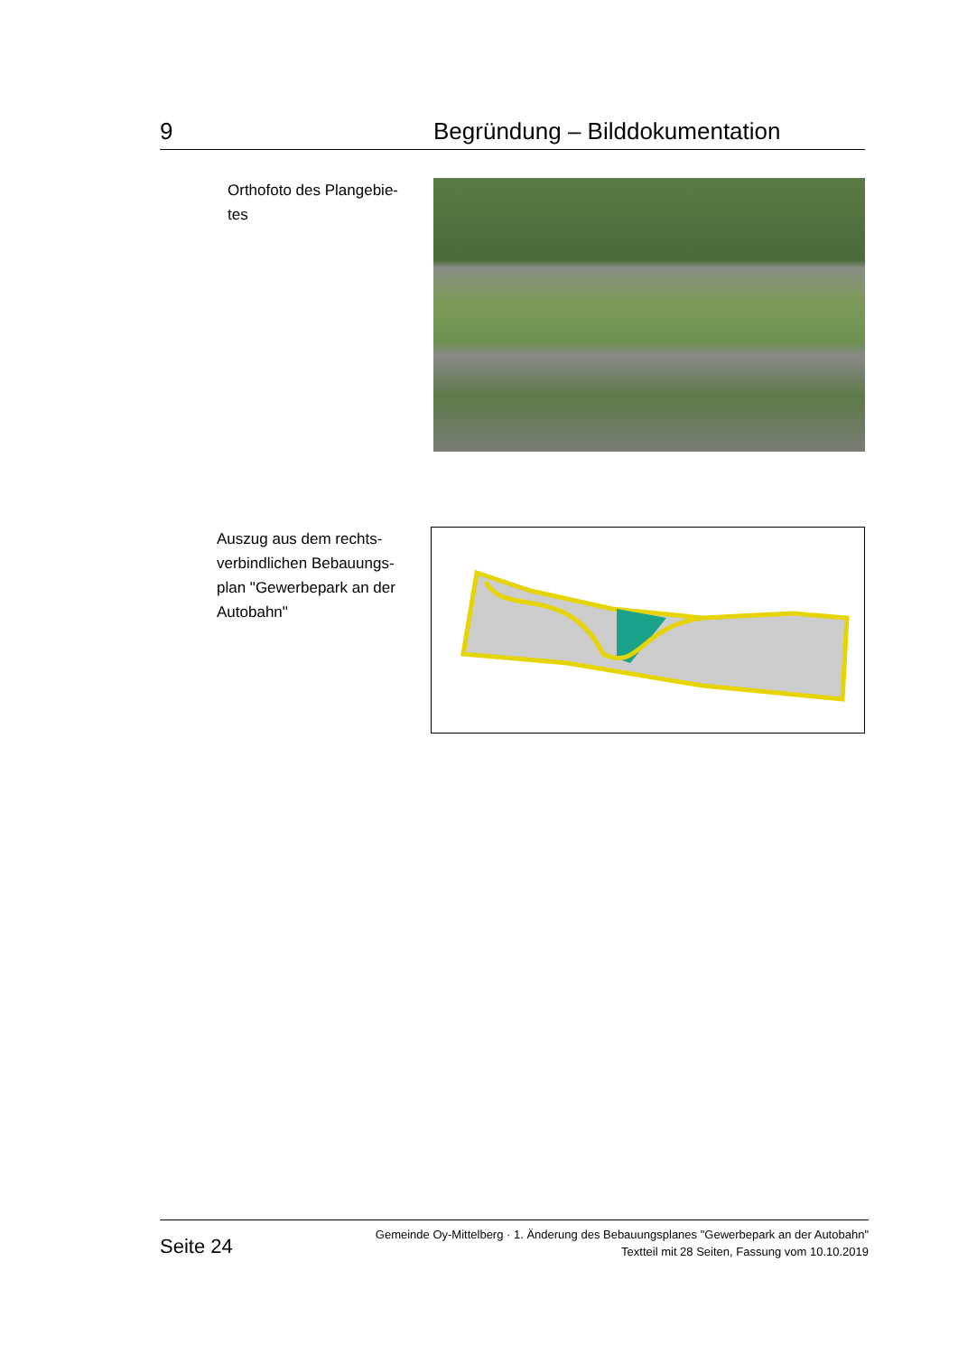9 Begründung – Bilddokumentation
Orthofoto des Plangebie-
tes
Auszug aus dem rechts-
verbindlichen Bebauungs-
plan "Gewerbepark an der
Autobahn"
Seite 24
Gemeinde Oy-Mittelberg · 1. Änderung des Bebauungsplanes "Gewerbepark an der Autobahn"
Textteil mit 28 Seiten, Fassung vom 10.10.2019